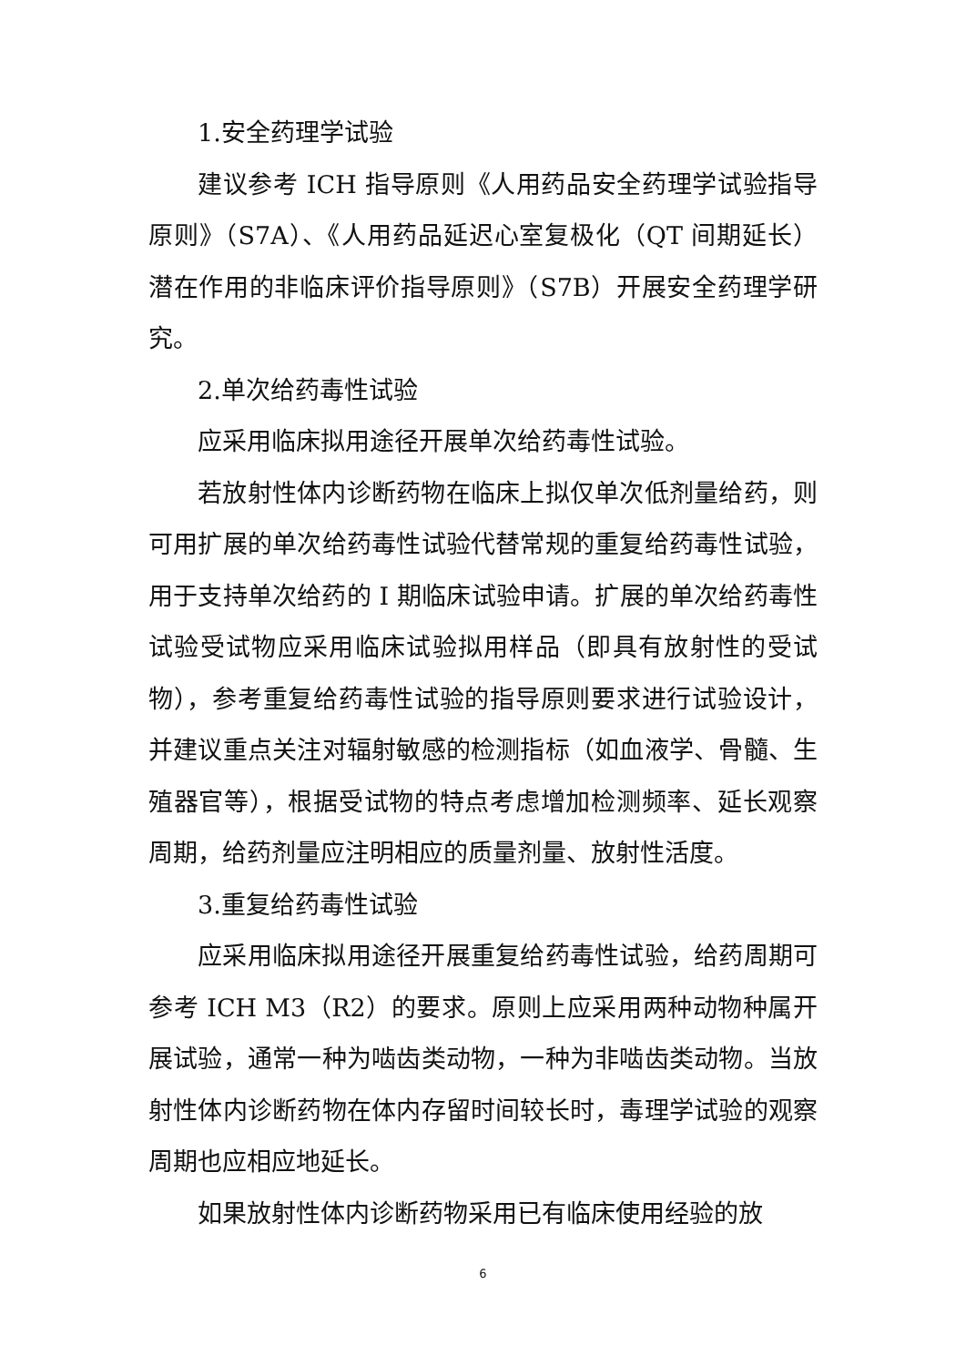1.安全药理学试验
建议参考 ICH 指导原则《人用药品安全药理学试验指导原则》（S7A）、《人用药品延迟心室复极化（QT 间期延长）潜在作用的非临床评价指导原则》（S7B）开展安全药理学研究。
2.单次给药毒性试验
应采用临床拟用途径开展单次给药毒性试验。
若放射性体内诊断药物在临床上拟仅单次低剂量给药，则可用扩展的单次给药毒性试验代替常规的重复给药毒性试验，用于支持单次给药的 I 期临床试验申请。扩展的单次给药毒性试验受试物应采用临床试验拟用样品（即具有放射性的受试物），参考重复给药毒性试验的指导原则要求进行试验设计，并建议重点关注对辐射敏感的检测指标（如血液学、骨髓、生殖器官等），根据受试物的特点考虑增加检测频率、延长观察周期，给药剂量应注明相应的质量剂量、放射性活度。
3.重复给药毒性试验
应采用临床拟用途径开展重复给药毒性试验，给药周期可参考 ICH M3（R2）的要求。原则上应采用两种动物种属开展试验，通常一种为啮齿类动物，一种为非啮齿类动物。当放射性体内诊断药物在体内存留时间较长时，毒理学试验的观察周期也应相应地延长。
如果放射性体内诊断药物采用已有临床使用经验的放
6